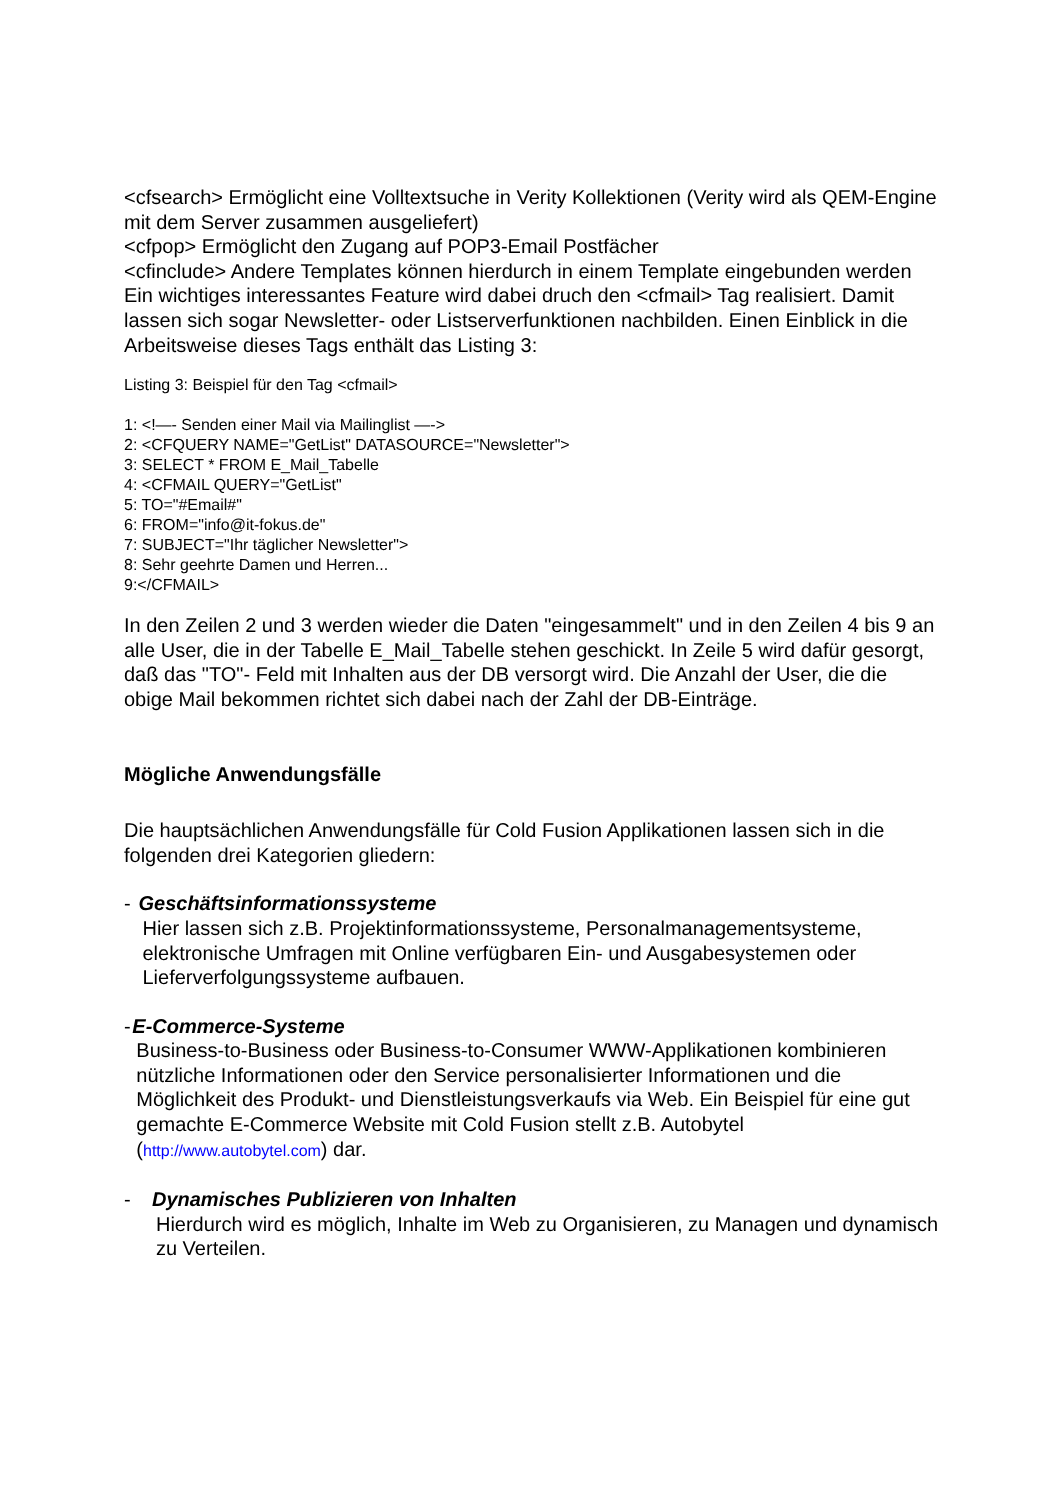<cfsearch> Ermöglicht eine Volltextsuche in Verity Kollektionen (Verity wird als QEM-Engine mit dem Server zusammen ausgeliefert)
<cfpop> Ermöglicht den Zugang auf POP3-Email Postfächer
<cfinclude> Andere Templates können hierdurch in einem Template eingebunden werden
Ein wichtiges interessantes Feature wird dabei druch den <cfmail> Tag realisiert. Damit lassen sich sogar Newsletter- oder Listserverfunktionen nachbilden. Einen Einblick in die Arbeitsweise dieses Tags enthält das Listing 3:
Listing 3: Beispiel für den Tag <cfmail>
1: <!—- Senden einer Mail via Mailinglist —->
2: <CFQUERY NAME="GetList" DATASOURCE="Newsletter">
3: SELECT * FROM E_Mail_Tabelle
4: <CFMAIL QUERY="GetList"
5: TO="#Email#"
6: FROM="info@it-fokus.de"
7: SUBJECT="Ihr täglicher Newsletter">
8: Sehr geehrte Damen und Herren...
9:</CFMAIL>
In den Zeilen 2 und 3 werden wieder die Daten "eingesammelt" und in den Zeilen 4 bis 9 an alle User, die in der Tabelle E_Mail_Tabelle stehen geschickt. In Zeile 5 wird dafür gesorgt, daß das "TO"- Feld mit Inhalten aus der DB versorgt wird. Die Anzahl der User, die die obige Mail bekommen richtet sich dabei nach der Zahl der DB-Einträge.
Mögliche Anwendungsfälle
Die hauptsächlichen Anwendungsfälle für Cold Fusion Applikationen lassen sich in die folgenden drei Kategorien gliedern:
- Geschäftsinformationssysteme
Hier lassen sich z.B. Projektinformationssysteme, Personalmanagementsysteme, elektronische Umfragen mit Online verfügbaren Ein- und Ausgabesystemen oder Lieferverfolgungssysteme aufbauen.
- E-Commerce-Systeme
Business-to-Business oder Business-to-Consumer WWW-Applikationen kombinieren nützliche Informationen oder den Service personalisierter Informationen und die Möglichkeit des Produkt- und Dienstleistungsverkaufs via Web. Ein Beispiel für eine gut gemachte E-Commerce Website mit Cold Fusion stellt z.B. Autobytel (http://www.autobytel.com) dar.
- Dynamisches Publizieren von Inhalten
Hierdurch wird es möglich, Inhalte im Web zu Organisieren, zu Managen und dynamisch zu Verteilen.